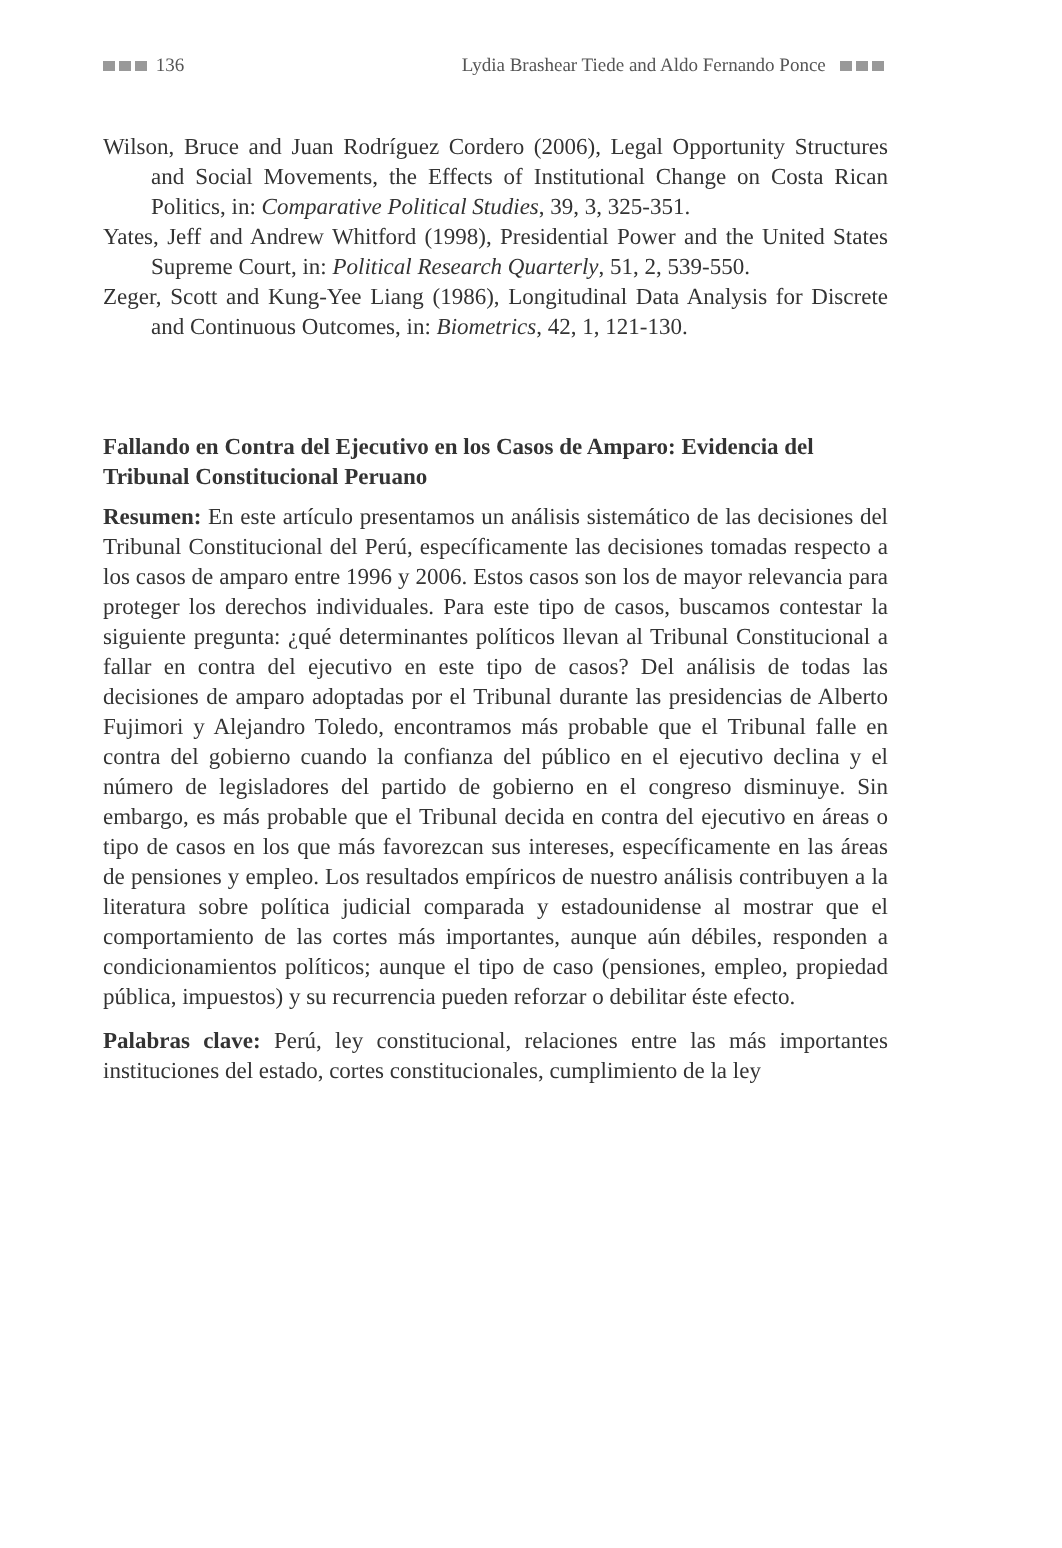136 Lydia Brashear Tiede and Aldo Fernando Ponce
Wilson, Bruce and Juan Rodríguez Cordero (2006), Legal Opportunity Structures and Social Movements, the Effects of Institutional Change on Costa Rican Politics, in: Comparative Political Studies, 39, 3, 325-351.
Yates, Jeff and Andrew Whitford (1998), Presidential Power and the United States Supreme Court, in: Political Research Quarterly, 51, 2, 539-550.
Zeger, Scott and Kung-Yee Liang (1986), Longitudinal Data Analysis for Discrete and Continuous Outcomes, in: Biometrics, 42, 1, 121-130.
Fallando en Contra del Ejecutivo en los Casos de Amparo: Evidencia del Tribunal Constitucional Peruano
Resumen: En este artículo presentamos un análisis sistemático de las decisiones del Tribunal Constitucional del Perú, específicamente las decisiones tomadas respecto a los casos de amparo entre 1996 y 2006. Estos casos son los de mayor relevancia para proteger los derechos individuales. Para este tipo de casos, buscamos contestar la siguiente pregunta: ¿qué determinantes políticos llevan al Tribunal Constitucional a fallar en contra del ejecutivo en este tipo de casos? Del análisis de todas las decisiones de amparo adoptadas por el Tribunal durante las presidencias de Alberto Fujimori y Alejandro Toledo, encontramos más probable que el Tribunal falle en contra del gobierno cuando la confianza del público en el ejecutivo declina y el número de legisladores del partido de gobierno en el congreso disminuye. Sin embargo, es más probable que el Tribunal decida en contra del ejecutivo en áreas o tipo de casos en los que más favorezcan sus intereses, específicamente en las áreas de pensiones y empleo. Los resultados empíricos de nuestro análisis contribuyen a la literatura sobre política judicial comparada y estadounidense al mostrar que el comportamiento de las cortes más importantes, aunque aún débiles, responden a condicionamientos políticos; aunque el tipo de caso (pensiones, empleo, propiedad pública, impuestos) y su recurrencia pueden reforzar o debilitar éste efecto.
Palabras clave: Perú, ley constitucional, relaciones entre las más importantes instituciones del estado, cortes constitucionales, cumplimiento de la ley